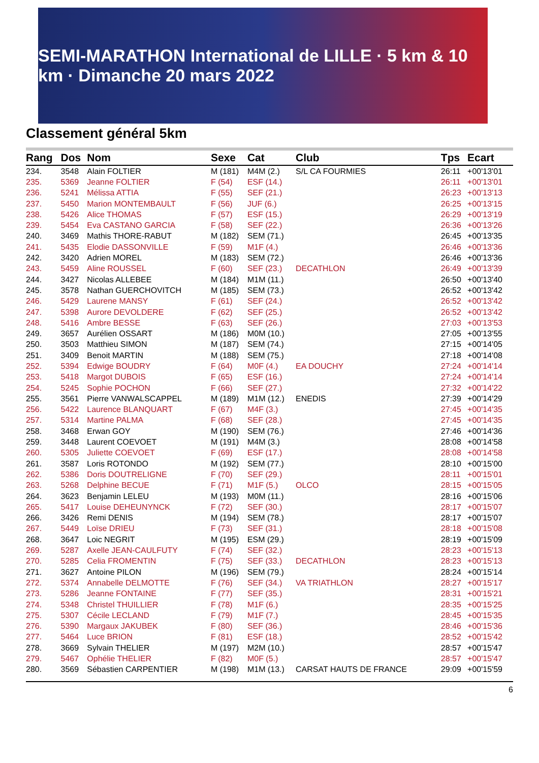SEMI-MARATHON International de LILLE · 5 km & 10 km · Dimanche 20 mars 2022
Classement général 5km
| Rang | Dos | Nom | Sexe | Cat | Club | Tps | Ecart |
| --- | --- | --- | --- | --- | --- | --- | --- |
| 234. | 3548 | Alain FOLTIER | M (181) | M4M (2.) | S/L CA FOURMIES | 26:11 | +00'13'01 |
| 235. | 5369 | Jeanne FOLTIER | F (54) | ESF (14.) | | 26:11 | +00'13'01 |
| 236. | 5241 | Mélissa ATTIA | F (55) | SEF (21.) | | 26:23 | +00'13'13 |
| 237. | 5450 | Marion MONTEMBAULT | F (56) | JUF (6.) | | 26:25 | +00'13'15 |
| 238. | 5426 | Alice THOMAS | F (57) | ESF (15.) | | 26:29 | +00'13'19 |
| 239. | 5454 | Eva CASTANO GARCIA | F (58) | SEF (22.) | | 26:36 | +00'13'26 |
| 240. | 3469 | Mathis THORE-RABUT | M (182) | SEM (71.) | | 26:45 | +00'13'35 |
| 241. | 5435 | Elodie DASSONVILLE | F (59) | M1F (4.) | | 26:46 | +00'13'36 |
| 242. | 3420 | Adrien MOREL | M (183) | SEM (72.) | | 26:46 | +00'13'36 |
| 243. | 5459 | Aline ROUSSEL | F (60) | SEF (23.) | DECATHLON | 26:49 | +00'13'39 |
| 244. | 3427 | Nicolas ALLEBEE | M (184) | M1M (11.) | | 26:50 | +00'13'40 |
| 245. | 3578 | Nathan GUERCHOVITCH | M (185) | SEM (73.) | | 26:52 | +00'13'42 |
| 246. | 5429 | Laurene MANSY | F (61) | SEF (24.) | | 26:52 | +00'13'42 |
| 247. | 5398 | Aurore DEVOLDERE | F (62) | SEF (25.) | | 26:52 | +00'13'42 |
| 248. | 5416 | Ambre BESSE | F (63) | SEF (26.) | | 27:03 | +00'13'53 |
| 249. | 3657 | Aurélien OSSART | M (186) | M0M (10.) | | 27:05 | +00'13'55 |
| 250. | 3503 | Matthieu SIMON | M (187) | SEM (74.) | | 27:15 | +00'14'05 |
| 251. | 3409 | Benoit MARTIN | M (188) | SEM (75.) | | 27:18 | +00'14'08 |
| 252. | 5394 | Edwige BOUDRY | F (64) | M0F (4.) | EA DOUCHY | 27:24 | +00'14'14 |
| 253. | 5418 | Margot DUBOIS | F (65) | ESF (16.) | | 27:24 | +00'14'14 |
| 254. | 5245 | Sophie POCHON | F (66) | SEF (27.) | | 27:32 | +00'14'22 |
| 255. | 3561 | Pierre VANWALSCAPPEL | M (189) | M1M (12.) | ENEDIS | 27:39 | +00'14'29 |
| 256. | 5422 | Laurence BLANQUART | F (67) | M4F (3.) | | 27:45 | +00'14'35 |
| 257. | 5314 | Martine PALMA | F (68) | SEF (28.) | | 27:45 | +00'14'35 |
| 258. | 3468 | Erwan GOY | M (190) | SEM (76.) | | 27:46 | +00'14'36 |
| 259. | 3448 | Laurent COEVOET | M (191) | M4M (3.) | | 28:08 | +00'14'58 |
| 260. | 5305 | Juliette COEVOET | F (69) | ESF (17.) | | 28:08 | +00'14'58 |
| 261. | 3587 | Loris ROTONDO | M (192) | SEM (77.) | | 28:10 | +00'15'00 |
| 262. | 5386 | Doris DOUTRELIGNE | F (70) | SEF (29.) | | 28:11 | +00'15'01 |
| 263. | 5268 | Delphine BECUE | F (71) | M1F (5.) | OLCO | 28:15 | +00'15'05 |
| 264. | 3623 | Benjamin LELEU | M (193) | M0M (11.) | | 28:16 | +00'15'06 |
| 265. | 5417 | Louise DEHEUNYNCK | F (72) | SEF (30.) | | 28:17 | +00'15'07 |
| 266. | 3426 | Remi DENIS | M (194) | SEM (78.) | | 28:17 | +00'15'07 |
| 267. | 5449 | Loïse DRIEU | F (73) | SEF (31.) | | 28:18 | +00'15'08 |
| 268. | 3647 | Loic NEGRIT | M (195) | ESM (29.) | | 28:19 | +00'15'09 |
| 269. | 5287 | Axelle JEAN-CAULFUTY | F (74) | SEF (32.) | | 28:23 | +00'15'13 |
| 270. | 5285 | Celia FROMENTIN | F (75) | SEF (33.) | DECATHLON | 28:23 | +00'15'13 |
| 271. | 3627 | Antoine PILON | M (196) | SEM (79.) | | 28:24 | +00'15'14 |
| 272. | 5374 | Annabelle DELMOTTE | F (76) | SEF (34.) | VA TRIATHLON | 28:27 | +00'15'17 |
| 273. | 5286 | Jeanne FONTAINE | F (77) | SEF (35.) | | 28:31 | +00'15'21 |
| 274. | 5348 | Christel THUILLIER | F (78) | M1F (6.) | | 28:35 | +00'15'25 |
| 275. | 5307 | Cécile LECLAND | F (79) | M1F (7.) | | 28:45 | +00'15'35 |
| 276. | 5390 | Margaux JAKUBEK | F (80) | SEF (36.) | | 28:46 | +00'15'36 |
| 277. | 5464 | Luce BRION | F (81) | ESF (18.) | | 28:52 | +00'15'42 |
| 278. | 3669 | Sylvain THELIER | M (197) | M2M (10.) | | 28:57 | +00'15'47 |
| 279. | 5467 | Ophélie THELIER | F (82) | M0F (5.) | | 28:57 | +00'15'47 |
| 280. | 3569 | Sébastien CARPENTIER | M (198) | M1M (13.) | CARSAT HAUTS DE FRANCE | 29:09 | +00'15'59 |
6